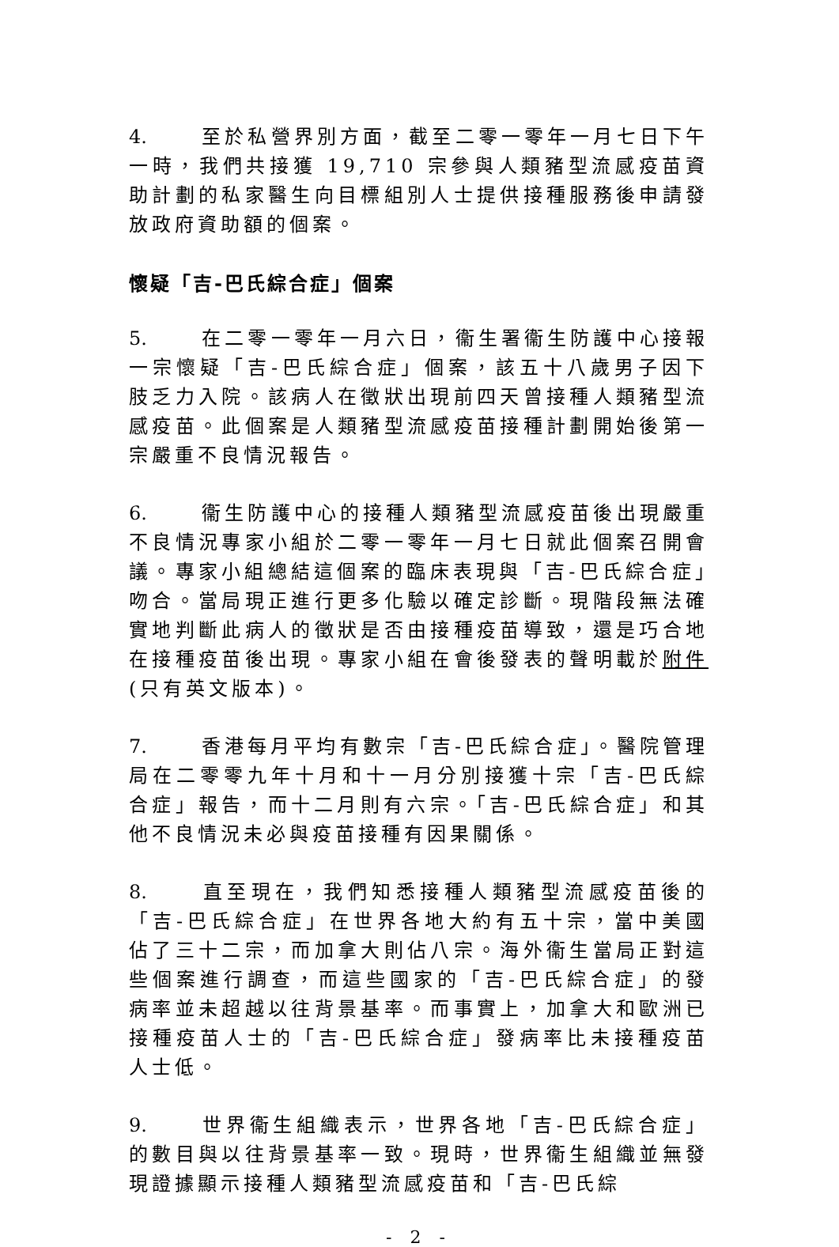4. 至於私營界別方面，截至二零一零年一月七日下午一時，我們共接獲 19,710 宗參與人類豬型流感疫苗資助計劃的私家醫生向目標組別人士提供接種服務後申請發放政府資助額的個案。
懷疑「吉-巴氏綜合症」個案
5. 在二零一零年一月六日，衞生署衞生防護中心接報一宗懷疑「吉-巴氏綜合症」個案，該五十八歲男子因下肢乏力入院。該病人在徵狀出現前四天曾接種人類豬型流感疫苗。此個案是人類豬型流感疫苗接種計劃開始後第一宗嚴重不良情況報告。
6. 衞生防護中心的接種人類豬型流感疫苗後出現嚴重不良情況專家小組於二零一零年一月七日就此個案召開會議。專家小組總結這個案的臨床表現與「吉-巴氏綜合症」吻合。當局現正進行更多化驗以確定診斷。現階段無法確實地判斷此病人的徵狀是否由接種疫苗導致，還是巧合地在接種疫苗後出現。專家小組在會後發表的聲明載於附件(只有英文版本)。
7. 香港每月平均有數宗「吉-巴氏綜合症」。醫院管理局在二零零九年十月和十一月分別接獲十宗「吉-巴氏綜合症」報告，而十二月則有六宗。「吉-巴氏綜合症」和其他不良情況未必與疫苗接種有因果關係。
8. 直至現在，我們知悉接種人類豬型流感疫苗後的「吉-巴氏綜合症」在世界各地大約有五十宗，當中美國佔了三十二宗，而加拿大則佔八宗。海外衞生當局正對這些個案進行調查，而這些國家的「吉-巴氏綜合症」的發病率並未超越以往背景基率。而事實上，加拿大和歐洲已接種疫苗人士的「吉-巴氏綜合症」發病率比未接種疫苗人士低。
9. 世界衞生組織表示，世界各地「吉-巴氏綜合症」的數目與以往背景基率一致。現時，世界衞生組織並無發現證據顯示接種人類豬型流感疫苗和「吉-巴氏綜
- 2 -